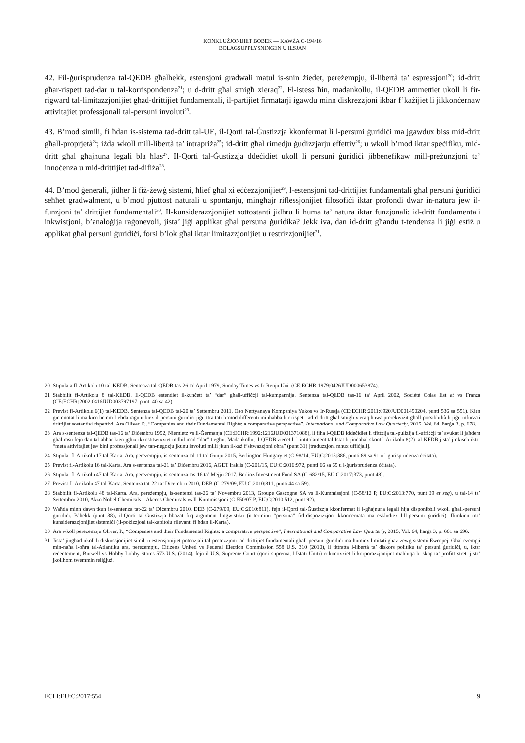KONKLUŻJONIJIET BOBEK — KAWŻA C-194/16
BOLAGSUPPLYSNINGEN U ILSJAN
42. Fil-ġurisprudenza tal-QEDB għalhekk, estensjoni gradwali matul is-snin żiedet, pereżempju, il-libertà ta’ espressjoni<sup>20</sup>; id-dritt għar-rispett tad-dar u tal-korrispondenza<sup>21</sup>; u d-dritt għal smigħ xieraq<sup>22</sup>. Fl-istess ħin, madankollu, il-QEDB ammettiet ukoll li fir-rigward tal-limitazzjonijiet għad-drittijiet fundamentali, il-partijiet firmatarji igawdu minn diskrezzjoni ikbar f’każijiet li jikkonċernaw attivitajiet professjonali tal-persuni involuti<sup>23</sup>.
43. B’mod simili, fi ħdan is-sistema tad-dritt tal-UE, il-Qorti tal-Ġustizzja kkonfermat li l-persuni ġuridiċi ma jgawdux biss mid-dritt għall-proprjetà<sup>24</sup>; iżda wkoll mill-libertà ta’ intrapriża<sup>25</sup>; id-dritt għal rimedju ġudizzjarju effettiv<sup>26</sup>; u wkoll b’mod iktar speċifiku, mid-dritt għal għajnuna legali bla ħlas<sup>27</sup>. Il-Qorti tal-Ġustizzja ddeċidiet ukoll li persuni ġuridiċi jibbenefikaw mill-preżunzjoni ta’ innoċenza u mid-drittijiet tad-difiża<sup>28</sup>.
44. B’mod ġenerali, jidher li fiż-żewġ sistemi, ħlief għal xi eċċezzjonijiet<sup>29</sup>, l-estensjoni tad-drittijiet fundamentali għal persuni ġuridiċi seħħet gradwalment, u b’mod pjuttost naturali u spontanju, mingħajr riflessjonijiet filosofiċi iktar profondi dwar in-natura jew il-funzjoni ta’ drittijiet fundamentali<sup>30</sup>. Il-kunsiderazzjonijiet sottostanti jidhru li huma ta’ natura iktar funzjonali: id-dritt fundamentali inkwistjoni, b’analoġija raġonevoli, jista’ jiġi applikat għal persuna ġuridika? Jekk iva, dan id-dritt għandu t-tendenza li jiġi estiż u applikat għal persuni ġuridiċi, forsi b’lok għal iktar limitazzjonijiet u restrizzjonijiet<sup>31</sup>.
20 Stipulata fl-Artikolu 10 tal-KEDB. Sentenza tal-QEDB tas-26 ta’ April 1979, Sunday Times vs Ir-Renju Unit (CE:ECHR:1979:0426JUD000653874).
21 Stabbilit fl-Artikolu 8 tal-KEDB. Il-QEDB estendiet il-kunċett ta’ “dar” għall-uffiċċji tal-kumpannija. Sentenza tal-QEDB tas-16 ta’ April 2002, Société Colas Est et vs Franza (CE:ECHR:2002:0416JUD003797197, punti 40 sa 42).
22 Previst fl-Artikolu 6(1) tal-KEDB. Sentenza tal-QEDB tal-20 ta’ Settembru 2011, Oao Neftyanaya Kompaniya Yukos vs Ir-Russja (CE:ECHR:2011:0920JUD001490204, punti 536 sa 551). Kien ġie nnotat li ma kien hemm l-ebda raġuni biex il-persuni ġuridiċi jiġu ttrattati b’mod differenti minħabba li r-rispett tad-d-dritt għal smigħ xieraq huwa prerekwiżit għall-possibbiltà li jiġu infurzati drittijiet sostantivi rispettivi. Ara Oliver, P., “Companies and their Fundamental Rights: a comparative perspective”, International and Comparative Law Quarterly, 2015, Vol. 64, ħarġa 3, p. 678.
23 Ara s-sentenza tal-QEDB tas-16 ta’ Diċembru 1992, Niemietz vs Il-Ġermanja (CE:ECHR:1992:1216JUD001371088), li fiha l-QEDB iddeċidiet li tfittxija tal-pulizija fl-uffiċċji ta’ avukat li jaħdem għal rasu fejn dan tal-aħħar kien jgħix ikkostitwixxiet indħil mad-“dar” tiegħu. Madankollu, il-QEDB żiedet li l-intitolament tal-Istat li jindaħal skont l-Artikolu 8(2) tal-KEDB jista’ jinkiseb iktar “meta attivitajiet jew bini professjonali jew tan-negozju jkunu involuti milli jkun il-każ f’sitwazzjoni oħra” (punt 31) [traduzzjoni mhux uffiċjali].
24 Stipulat fl-Artikolu 17 tal-Karta. Ara, pereżempju, is-sentenza tal-11 ta’ Ġunju 2015, Berlington Hungary et (C-98/14, EU:C:2015:386, punti 89 sa 91 u l-ġurisprudenza ċċitata).
25 Previst fl-Artikolu 16 tal-Karta. Ara s-sentenza tal-21 ta’ Diċembru 2016, AGET Iraklis (C-201/15, EU:C:2016:972, punti 66 sa 69 u l-ġurisprudenza ċċitata).
26 Stipulat fl-Artikolu 47 tal-Karta. Ara, pereżempju, is-sentenza tas-16 ta’ Mejju 2017, Berlioz Investment Fund SA (C-682/15, EU:C:2017:373, punt 48).
27 Previst fl-Artikolu 47 tal-Karta. Sentenza tat-22 ta’ Diċembru 2010, DEB (C-279/09, EU:C:2010:811, punti 44 sa 59).
28 Stabbilit fl-Artikolu 48 tal-Karta. Ara, pereżempju, is-sentenzi tas-26 ta’ Novembru 2013, Groupe Gascogne SA vs Il-Kummissjoni (C-58/12 P, EU:C:2013:770, punt 29 et seq), u tal-14 ta’ Settembru 2010, Akzo Nobel Chemicals u Akcros Chemicals vs Il-Kummissjoni (C-550/07 P, EU:C:2010:512, punt 92).
29 Waħda minn dawn tkun is-sentenza tat-22 ta’ Diċembru 2010, DEB (C-279/09, EU:C:2010:811), fejn il-Qorti tal-Ġustizzja kkonfermat li l-għajnuna legali hija disponibbli wkoll għall-persuni ġuridiċi. B’hekk (punt 38), il-Qorti tal-Ġustizzja bbażat fuq argument lingwistiku (it-terminu “persuna” fid-dispożizzjoni kkonċernata ma eskludiex lill-persuni ġuridiċi), flimkien ma’ kunsiderazzjonijiet sistemiċi (il-pożizzjoni tal-kapitolu rilevanti fi ħdan il-Karta).
30 Ara wkoll pereżempju Oliver, P., “Companies and their Fundamental Rights: a comparative perspective”, International and Comparative Law Quarterly, 2015, Vol. 64, ħarġa 3, p. 661 sa 696.
31 Jista’ jingħad ukoll li diskussjonijiet simili u estensjonijiet potenzjali tal-protezzjoni tad-drittijiet fundamentali għall-persuni ġuridiċi ma humiex limitati għaż-żewġ sistemi Ewropej. Għal eżempji min-naħa l-oħra tal-Atlantiku ara, pereżempju, Citizens United vs Federal Election Commission 558 U.S. 310 (2010), li tittratta l-libertà ta’ diskors politiku ta’ persuni ġuridiċi, u, iktar reċentement, Burwell vs Hobby Lobby Stores 573 U.S. (2014), fejn il-U.S. Supreme Court (qorti suprema, l-Istati Uniti) rrikonoxxiet li korporazzjonijiet maħluqa bi skop ta’ profitt strett jista’ jkollhom twemmin reliġjuż.
ECLI:EU:C:2017:554 9